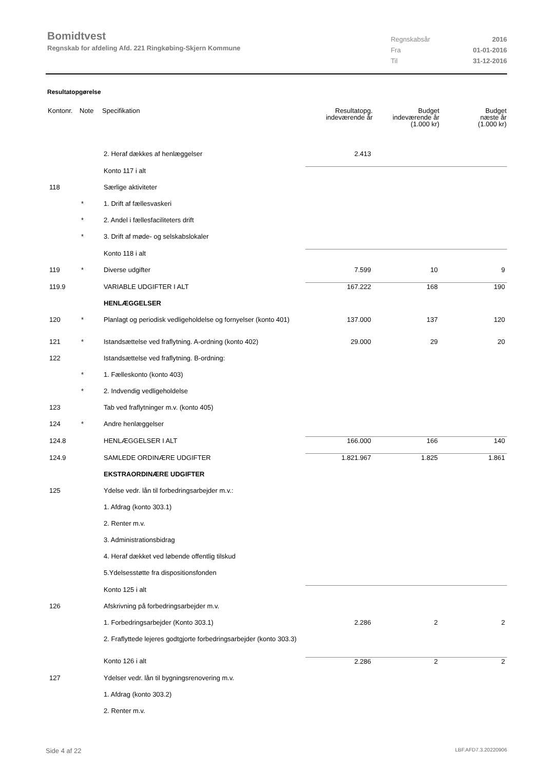Bomidtvest
Regnskab for afdeling Afd. 221 Ringkøbing-Skjern Kommune
| Regnskabsår | 2016 |
| Fra | 01-01-2016 |
| Til | 31-12-2016 |
Resultatopgørelse
| Kontonr. | Note | Specifikation | Resultatopg. indeværende år | Budget indeværende år (1.000 kr) | Budget næste år (1.000 kr) |
| --- | --- | --- | --- | --- | --- |
| | | 2. Heraf dækkes af henlæggelser | 2.413 | | |
| | | Konto 117 i alt | | | |
| 118 | | Særlige aktiviteter | | | |
| | * | 1. Drift af fællesvaskeri | | | |
| | * | 2. Andel i fællesfaciliteters drift | | | |
| | * | 3. Drift af møde- og selskabslokaler | | | |
| | | Konto 118 i alt | | | |
| 119 | * | Diverse udgifter | 7.599 | 10 | 9 |
| 119.9 | | VARIABLE UDGIFTER I ALT | 167.222 | 168 | 190 |
| | | HENLÆGGELSER | | | |
| 120 | * | Planlagt og periodisk vedligeholdelse og fornyelser (konto 401) | 137.000 | 137 | 120 |
| 121 | * | Istandsættelse ved fraflytning. A-ordning (konto 402) | 29.000 | 29 | 20 |
| 122 | | Istandsættelse ved fraflytning. B-ordning: | | | |
| | * | 1. Fælleskonto (konto 403) | | | |
| | * | 2. Indvendig vedligeholdelse | | | |
| 123 | | Tab ved fraflytninger m.v. (konto 405) | | | |
| 124 | * | Andre henlæggelser | | | |
| 124.8 | | HENLÆGGELSER I ALT | 166.000 | 166 | 140 |
| 124.9 | | SAMLEDE ORDINÆRE UDGIFTER | 1.821.967 | 1.825 | 1.861 |
| | | EKSTRAORDINÆRE UDGIFTER | | | |
| 125 | | Ydelse vedr. lån til forbedringsarbejder m.v.: | | | |
| | | 1. Afdrag (konto 303.1) | | | |
| | | 2. Renter m.v. | | | |
| | | 3. Administrationsbidrag | | | |
| | | 4. Heraf dækket ved løbende offentlig tilskud | | | |
| | | 5.Ydelsesstøtte fra dispositionsfonden | | | |
| | | Konto 125 i alt | | | |
| 126 | | Afskrivning på forbedringsarbejder m.v. | | | |
| | | 1. Forbedringsarbejder (Konto 303.1) | 2.286 | 2 | 2 |
| | | 2. Fraflyttede lejeres godtgjorte forbedringsarbejder (konto 303.3) | | | |
| | | Konto 126 i alt | 2.286 | 2 | 2 |
| 127 | | Ydelser vedr. lån til bygningsrenovering m.v. | | | |
| | | 1. Afdrag (konto 303.2) | | | |
| | | 2. Renter m.v. | | | |
Side 4 af 22 LBF.AFD7.3.20220906